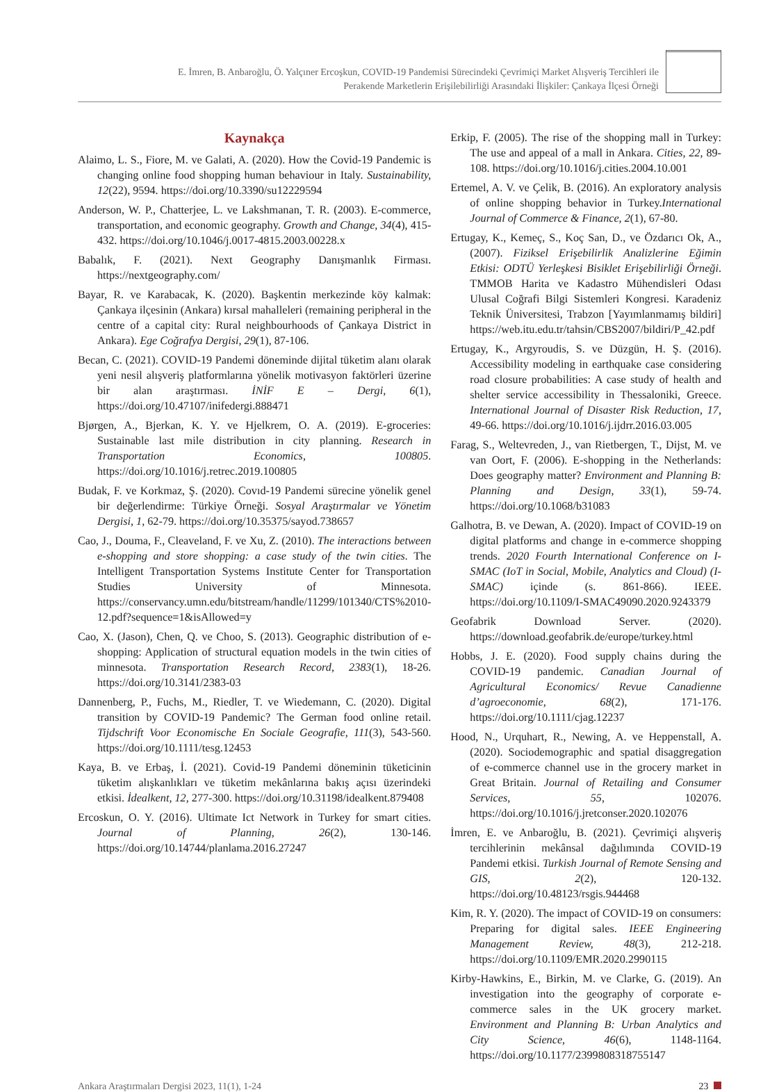E. İmren, B. Anbaroğlu, Ö. Yalçıner Ercoşkun, COVID-19 Pandemisi Sürecindeki Çevrimiçi Market Alışveriş Tercihleri ile
Perakende Marketlerin Erişilebilirliği Arasındaki İlişkiler: Çankaya İlçesi Örneği
Kaynakça
Alaimo, L. S., Fiore, M. ve Galati, A. (2020). How the Covid-19 Pandemic is changing online food shopping human behaviour in Italy. Sustainability, 12(22), 9594. https://doi.org/10.3390/su12229594
Anderson, W. P., Chatterjee, L. ve Lakshmanan, T. R. (2003). E-commerce, transportation, and economic geography. Growth and Change, 34(4), 415-432. https://doi.org/10.1046/j.0017-4815.2003.00228.x
Babalık, F. (2021). Next Geography Danışmanlık Firması. https://nextgeography.com/
Bayar, R. ve Karabacak, K. (2020). Başkentin merkezinde köy kalmak: Çankaya ilçesinin (Ankara) kırsal mahalleleri (remaining peripheral in the centre of a capital city: Rural neighbourhoods of Çankaya District in Ankara). Ege Coğrafya Dergisi, 29(1), 87-106.
Becan, C. (2021). COVID-19 Pandemi döneminde dijital tüketim alanı olarak yeni nesil alışveriş platformlarına yönelik motivasyon faktörleri üzerine bir alan araştırması. İNİF E – Dergi, 6(1), https://doi.org/10.47107/inifedergi.888471
Bjørgen, A., Bjerkan, K. Y. ve Hjelkrem, O. A. (2019). E-groceries: Sustainable last mile distribution in city planning. Research in Transportation Economics, 100805. https://doi.org/10.1016/j.retrec.2019.100805
Budak, F. ve Korkmaz, Ş. (2020). Covıd-19 Pandemi sürecine yönelik genel bir değerlendirme: Türkiye Örneği. Sosyal Araştırmalar ve Yönetim Dergisi, 1, 62-79. https://doi.org/10.35375/sayod.738657
Cao, J., Douma, F., Cleaveland, F. ve Xu, Z. (2010). The interactions between e-shopping and store shopping: a case study of the twin cities. The Intelligent Transportation Systems Institute Center for Transportation Studies University of Minnesota. https://conservancy.umn.edu/bitstream/handle/11299/101340/CTS%2010-12.pdf?sequence=1&isAllowed=y
Cao, X. (Jason), Chen, Q. ve Choo, S. (2013). Geographic distribution of e-shopping: Application of structural equation models in the twin cities of minnesota. Transportation Research Record, 2383(1), 18-26. https://doi.org/10.3141/2383-03
Dannenberg, P., Fuchs, M., Riedler, T. ve Wiedemann, C. (2020). Digital transition by COVID-19 Pandemic? The German food online retail. Tijdschrift Voor Economische En Sociale Geografie, 111(3), 543-560. https://doi.org/10.1111/tesg.12453
Kaya, B. ve Erbaş, İ. (2021). Covid-19 Pandemi döneminin tüketicinin tüketim alışkanlıkları ve tüketim mekânlarına bakış açısı üzerindeki etkisi. İdealkent, 12, 277-300. https://doi.org/10.31198/idealkent.879408
Ercoskun, O. Y. (2016). Ultimate Ict Network in Turkey for smart cities. Journal of Planning, 26(2), 130-146. https://doi.org/10.14744/planlama.2016.27247
Erkip, F. (2005). The rise of the shopping mall in Turkey: The use and appeal of a mall in Ankara. Cities, 22, 89-108. https://doi.org/10.1016/j.cities.2004.10.001
Ertemel, A. V. ve Çelik, B. (2016). An exploratory analysis of online shopping behavior in Turkey.International Journal of Commerce & Finance, 2(1), 67-80.
Ertugay, K., Kemeç, S., Koç San, D., ve Özdarıcı Ok, A., (2007). Fiziksel Erişebilirlik Analizlerine Eğimin Etkisi: ODTÜ Yerleşkesi Bisiklet Erişebilirliği Örneği. TMMOB Harita ve Kadastro Mühendisleri Odası Ulusal Coğrafi Bilgi Sistemleri Kongresi. Karadeniz Teknik Üniversitesi, Trabzon [Yayımlanmamış bildiri] https://web.itu.edu.tr/tahsin/CBS2007/bildiri/P_42.pdf
Ertugay, K., Argyroudis, S. ve Düzgün, H. Ş. (2016). Accessibility modeling in earthquake case considering road closure probabilities: A case study of health and shelter service accessibility in Thessaloniki, Greece. International Journal of Disaster Risk Reduction, 17, 49-66. https://doi.org/10.1016/j.ijdrr.2016.03.005
Farag, S., Weltevreden, J., van Rietbergen, T., Dijst, M. ve van Oort, F. (2006). E-shopping in the Netherlands: Does geography matter? Environment and Planning B: Planning and Design, 33(1), 59-74. https://doi.org/10.1068/b31083
Galhotra, B. ve Dewan, A. (2020). Impact of COVID-19 on digital platforms and change in e-commerce shopping trends. 2020 Fourth International Conference on I-SMAC (IoT in Social, Mobile, Analytics and Cloud) (I-SMAC) içinde (s. 861-866). IEEE. https://doi.org/10.1109/I-SMAC49090.2020.9243379
Geofabrik Download Server. (2020). https://download.geofabrik.de/europe/turkey.html
Hobbs, J. E. (2020). Food supply chains during the COVID-19 pandemic. Canadian Journal of Agricultural Economics/ Revue Canadienne d’agroeconomie, 68(2), 171-176. https://doi.org/10.1111/cjag.12237
Hood, N., Urquhart, R., Newing, A. ve Heppenstall, A. (2020). Sociodemographic and spatial disaggregation of e-commerce channel use in the grocery market in Great Britain. Journal of Retailing and Consumer Services, 55, 102076. https://doi.org/10.1016/j.jretconser.2020.102076
İmren, E. ve Anbaroğlu, B. (2021). Çevrimiçi alışveriş tercihlerinin mekânsal dağılımında COVID-19 Pandemi etkisi. Turkish Journal of Remote Sensing and GIS, 2(2), 120-132. https://doi.org/10.48123/rsgis.944468
Kim, R. Y. (2020). The impact of COVID-19 on consumers: Preparing for digital sales. IEEE Engineering Management Review, 48(3), 212-218. https://doi.org/10.1109/EMR.2020.2990115
Kirby-Hawkins, E., Birkin, M. ve Clarke, G. (2019). An investigation into the geography of corporate e-commerce sales in the UK grocery market. Environment and Planning B: Urban Analytics and City Science, 46(6), 1148-1164. https://doi.org/10.1177/2399808318755147
Ankara Araştırmaları Dergisi 2023, 11(1), 1-24 23